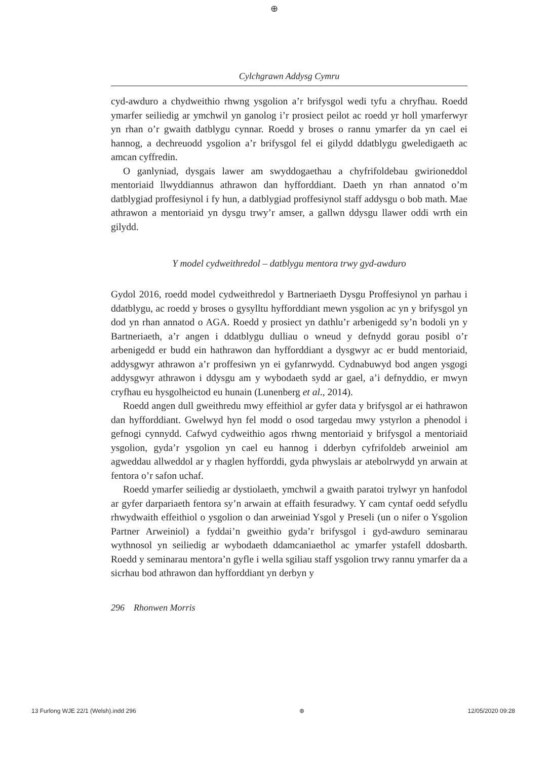⊕
Cylchgrawn Addysg Cymru
cyd-awduro a chydweithio rhwng ysgolion a’r brifysgol wedi tyfu a chryf­hau. Roedd ymarfer seiliedig ar ymchwil yn ganolog i’r prosiect peilot ac roedd yr holl ymarferwyr yn rhan o’r gwaith datblygu cynnar. Roedd y broses o rannu ymarfer da yn cael ei hannog, a dechreuodd ysgolion a’r brifysgol fel ei gilydd ddatblygu gweledigaeth ac amcan cyffredin.
O ganlyniad, dysgais lawer am swyddogaethau a chyfrifoldebau gwir­ioneddol mentoriaid llwyddiannus athrawon dan hyfforddiant. Daeth yn rhan annatod o’m datblygiad proffesiynol i fy hun, a datblygiad proffes­iynol staff addysgu o bob math. Mae athrawon a mentoriaid yn dysgu trwy’r amser, a gallwn ddysgu llawer oddi wrth ein gilydd.
Y model cydweithredol – datblygu mentora trwy gyd-awduro
Gydol 2016, roedd model cydweithredol y Bartneriaeth Dysgu Proffesiynol yn parhau i ddatblygu, ac roedd y broses o gysylltu hyfforddiant mewn ysgolion ac yn y brifysgol yn dod yn rhan annatod o AGA. Roedd y pros­iect yn dathlu’r arbenigedd sy’n bodoli yn y Bartneriaeth, a’r angen i ddatblygu dulliau o wneud y defnydd gorau posibl o’r arbenigedd er budd ein hathrawon dan hyfforddiant a dysgwyr ac er budd mentoriaid, addysg­wyr athrawon a’r proffesiwn yn ei gyfanrwydd. Cydnabuwyd bod angen ysgogi addysgwyr athrawon i ddysgu am y wybodaeth sydd ar gael, a’i defnyddio, er mwyn cryfhau eu hysgolheictod eu hunain (Lunenberg et al., 2014).
Roedd angen dull gweithredu mwy effeithiol ar gyfer data y brifysgol ar ei hathrawon dan hyfforddiant. Gwelwyd hyn fel modd o osod targedau mwy ystyrlon a phenodol i gefnogi cynnydd. Cafwyd cydweithio agos rhwng mentoriaid y brifysgol a mentoriaid ysgolion, gyda’r ysgolion yn cael eu hannog i dderbyn cyfrifoldeb arweiniol am agweddau allweddol ar y rhaglen hyfforddi, gyda phwyslais ar atebolrwydd yn arwain at fentora o’r safon uchaf.
Roedd ymarfer seiliedig ar dystiolaeth, ymchwil a gwaith paratoi trylwyr yn hanfodol ar gyfer darpariaeth fentora sy’n arwain at effaith fesuradwy. Y cam cyntaf oedd sefydlu rhwydwaith effeithiol o ysgolion o dan arweiniad Ysgol y Preseli (un o nifer o Ysgolion Partner Arweiniol) a fyddai’n gweithio gyda’r brifysgol i gyd-awduro seminarau wythnosol yn seiliedig ar wybodaeth ddamcaniaethol ac ymarfer ystafell ddosbarth. Roedd y seminarau mentora’n gyfle i wella sgiliau staff ysgolion trwy rannu ymarfer da a sicrhau bod athrawon dan hyfforddiant yn derbyn y
296 Rhonwen Morris
13 Furlong WJE 22/1 (Welsh).indd 296 ⊕ 12/05/2020 09:28